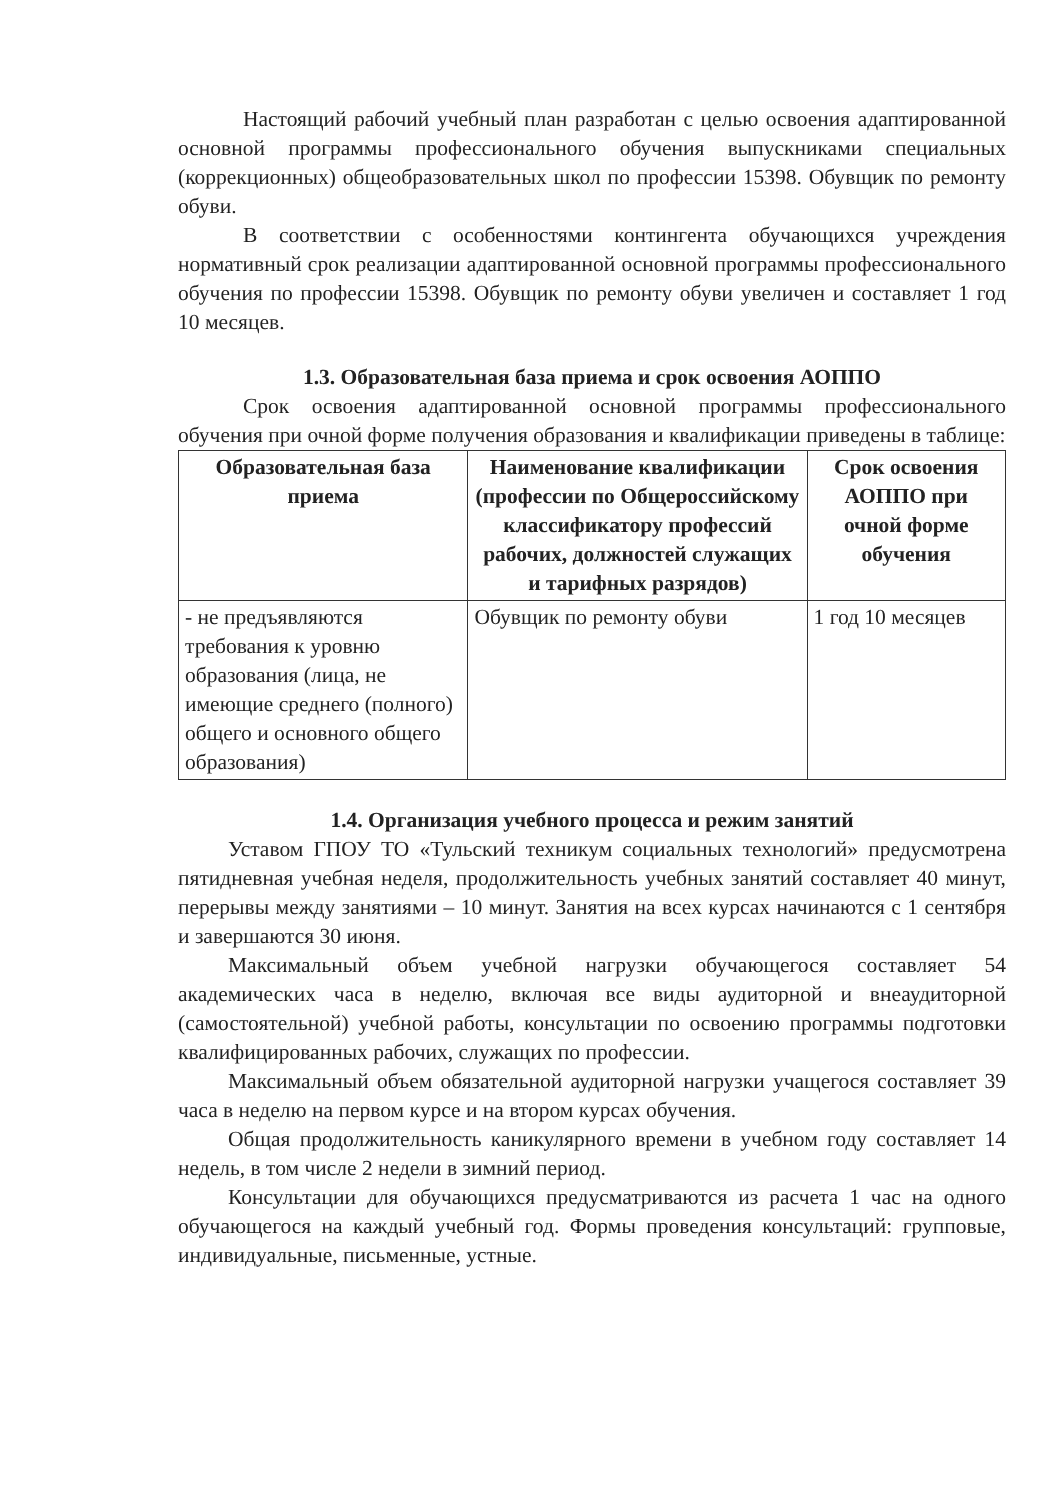Настоящий рабочий учебный план разработан с целью освоения адаптированной основной программы профессионального обучения выпускниками специальных (коррекционных) общеобразовательных школ по профессии 15398. Обувщик по ремонту обуви.
В соответствии с особенностями контингента обучающихся учреждения нормативный срок реализации адаптированной основной программы профессионального обучения по профессии 15398. Обувщик по ремонту обуви увеличен и составляет 1 год 10 месяцев.
1.3. Образовательная база приема и срок освоения АОППО
Срок освоения адаптированной основной программы профессионального обучения при очной форме получения образования и квалификации приведены в таблице:
| Образовательная база приема | Наименование квалификации (профессии по Общероссийскому классификатору профессий рабочих, должностей служащих и тарифных разрядов) | Срок освоения АОППО при очной форме обучения |
| --- | --- | --- |
| - не предъявляются требования к уровню образования (лица, не имеющие среднего (полного) общего и основного общего образования) | Обувщик по ремонту обуви | 1 год 10 месяцев |
1.4. Организация учебного процесса и режим занятий
Уставом ГПОУ ТО «Тульский техникум социальных технологий» предусмотрена пятидневная учебная неделя, продолжительность учебных занятий составляет 40 минут, перерывы между занятиями – 10 минут. Занятия на всех курсах начинаются с 1 сентября и завершаются 30 июня.
Максимальный объем учебной нагрузки обучающегося составляет 54 академических часа в неделю, включая все виды аудиторной и внеаудиторной (самостоятельной) учебной работы, консультации по освоению программы подготовки квалифицированных рабочих, служащих по профессии.
Максимальный объем обязательной аудиторной нагрузки учащегося составляет 39 часа в неделю на первом курсе и на втором курсах обучения.
Общая продолжительность каникулярного времени в учебном году составляет 14 недель, в том числе 2 недели в зимний период.
Консультации для обучающихся предусматриваются из расчета 1 час на одного обучающегося на каждый учебный год. Формы проведения консультаций: групповые, индивидуальные, письменные, устные.